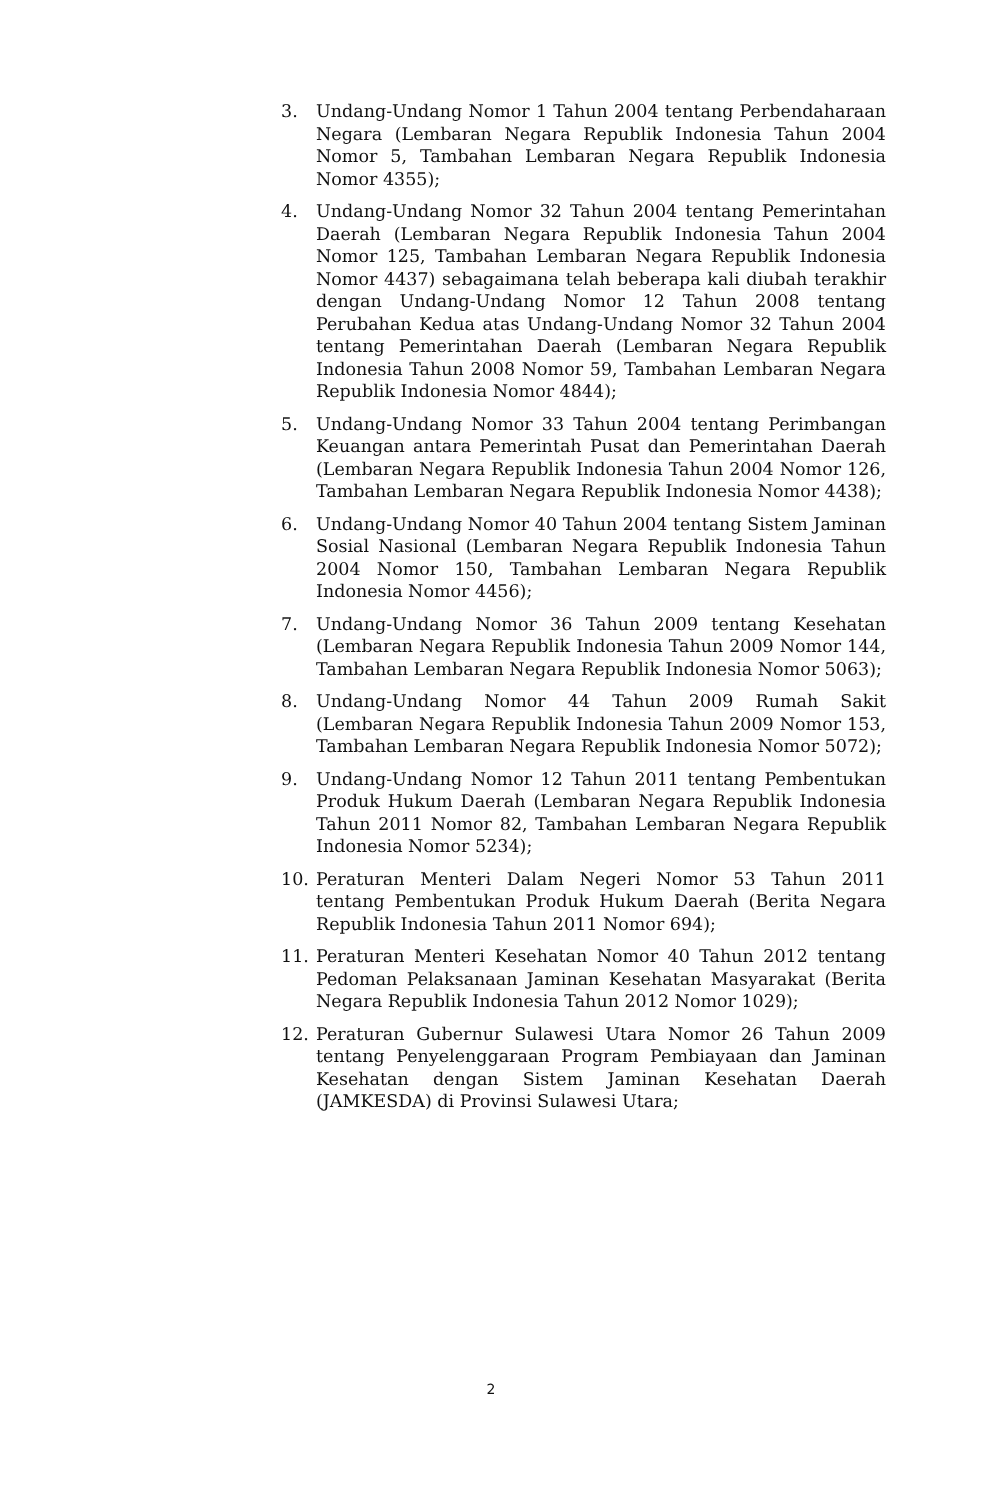3. Undang-Undang Nomor 1 Tahun 2004 tentang Perbendaharaan Negara (Lembaran Negara Republik Indonesia Tahun 2004 Nomor 5, Tambahan Lembaran Negara Republik Indonesia Nomor 4355);
4. Undang-Undang Nomor 32 Tahun 2004 tentang Pemerintahan Daerah (Lembaran Negara Republik Indonesia Tahun 2004 Nomor 125, Tambahan Lembaran Negara Republik Indonesia Nomor 4437) sebagaimana telah beberapa kali diubah terakhir dengan Undang-Undang Nomor 12 Tahun 2008 tentang Perubahan Kedua atas Undang-Undang Nomor 32 Tahun 2004 tentang Pemerintahan Daerah (Lembaran Negara Republik Indonesia Tahun 2008 Nomor 59, Tambahan Lembaran Negara Republik Indonesia Nomor 4844);
5. Undang-Undang Nomor 33 Tahun 2004 tentang Perimbangan Keuangan antara Pemerintah Pusat dan Pemerintahan Daerah (Lembaran Negara Republik Indonesia Tahun 2004 Nomor 126, Tambahan Lembaran Negara Republik Indonesia Nomor 4438);
6. Undang-Undang Nomor 40 Tahun 2004 tentang Sistem Jaminan Sosial Nasional (Lembaran Negara Republik Indonesia Tahun 2004 Nomor 150, Tambahan Lembaran Negara Republik Indonesia Nomor 4456);
7. Undang-Undang Nomor 36 Tahun 2009 tentang Kesehatan (Lembaran Negara Republik Indonesia Tahun 2009 Nomor 144, Tambahan Lembaran Negara Republik Indonesia Nomor 5063);
8. Undang-Undang Nomor 44 Tahun 2009 Rumah Sakit (Lembaran Negara Republik Indonesia Tahun 2009 Nomor 153, Tambahan Lembaran Negara Republik Indonesia Nomor 5072);
9. Undang-Undang Nomor 12 Tahun 2011 tentang Pembentukan Produk Hukum Daerah (Lembaran Negara Republik Indonesia Tahun 2011 Nomor 82, Tambahan Lembaran Negara Republik Indonesia Nomor 5234);
10. Peraturan Menteri Dalam Negeri Nomor 53 Tahun 2011 tentang Pembentukan Produk Hukum Daerah (Berita Negara Republik Indonesia Tahun 2011 Nomor 694);
11. Peraturan Menteri Kesehatan Nomor 40 Tahun 2012 tentang Pedoman Pelaksanaan Jaminan Kesehatan Masyarakat (Berita Negara Republik Indonesia Tahun 2012 Nomor 1029);
12. Peraturan Gubernur Sulawesi Utara Nomor 26 Tahun 2009 tentang Penyelenggaraan Program Pembiayaan dan Jaminan Kesehatan dengan Sistem Jaminan Kesehatan Daerah (JAMKESDA) di Provinsi Sulawesi Utara;
2